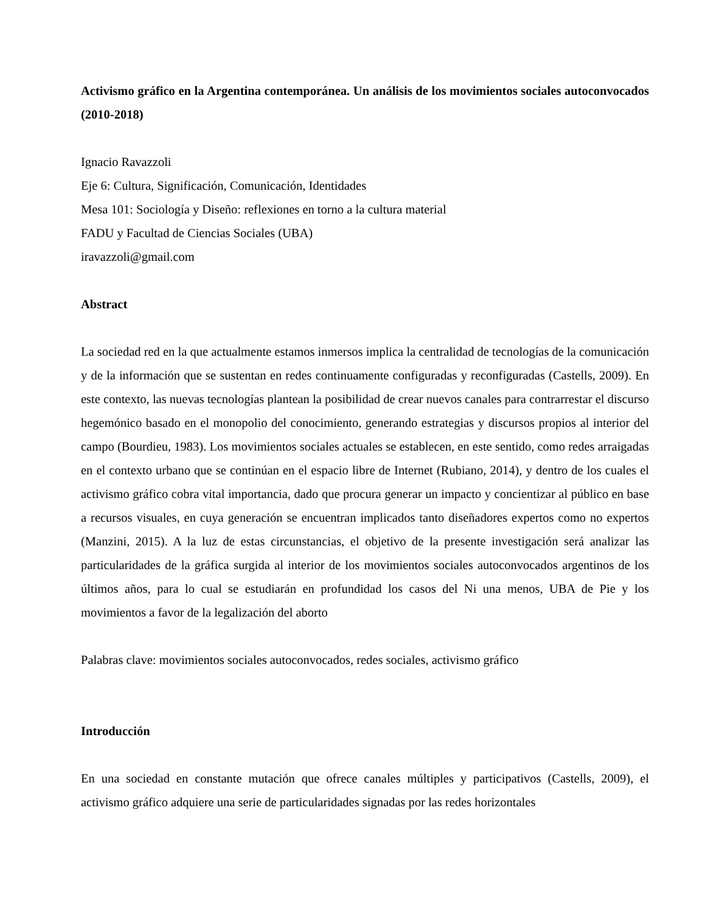Activismo gráfico en la Argentina contemporánea. Un análisis de los movimientos sociales autoconvocados (2010-2018)
Ignacio Ravazzoli
Eje 6: Cultura, Significación, Comunicación, Identidades
Mesa 101: Sociología y Diseño: reflexiones en torno a la cultura material
FADU y Facultad de Ciencias Sociales (UBA)
iravazzoli@gmail.com
Abstract
La sociedad red en la que actualmente estamos inmersos implica la centralidad de tecnologías de la comunicación y de la información que se sustentan en redes continuamente configuradas y reconfiguradas (Castells, 2009). En este contexto, las nuevas tecnologías plantean la posibilidad de crear nuevos canales para contrarrestar el discurso hegemónico basado en el monopolio del conocimiento, generando estrategias y discursos propios al interior del campo (Bourdieu, 1983). Los movimientos sociales actuales se establecen, en este sentido, como redes arraigadas en el contexto urbano que se continúan en el espacio libre de Internet (Rubiano, 2014), y dentro de los cuales el activismo gráfico cobra vital importancia, dado que procura generar un impacto y concientizar al público en base a recursos visuales, en cuya generación se encuentran implicados tanto diseñadores expertos como no expertos (Manzini, 2015). A la luz de estas circunstancias, el objetivo de la presente investigación será analizar las particularidades de la gráfica surgida al interior de los movimientos sociales autoconvocados argentinos de los últimos años, para lo cual se estudiarán en profundidad los casos del Ni una menos, UBA de Pie y los movimientos a favor de la legalización del aborto
Palabras clave: movimientos sociales autoconvocados, redes sociales, activismo gráfico
Introducción
En una sociedad en constante mutación que ofrece canales múltiples y participativos (Castells, 2009), el activismo gráfico adquiere una serie de particularidades signadas por las redes horizontales